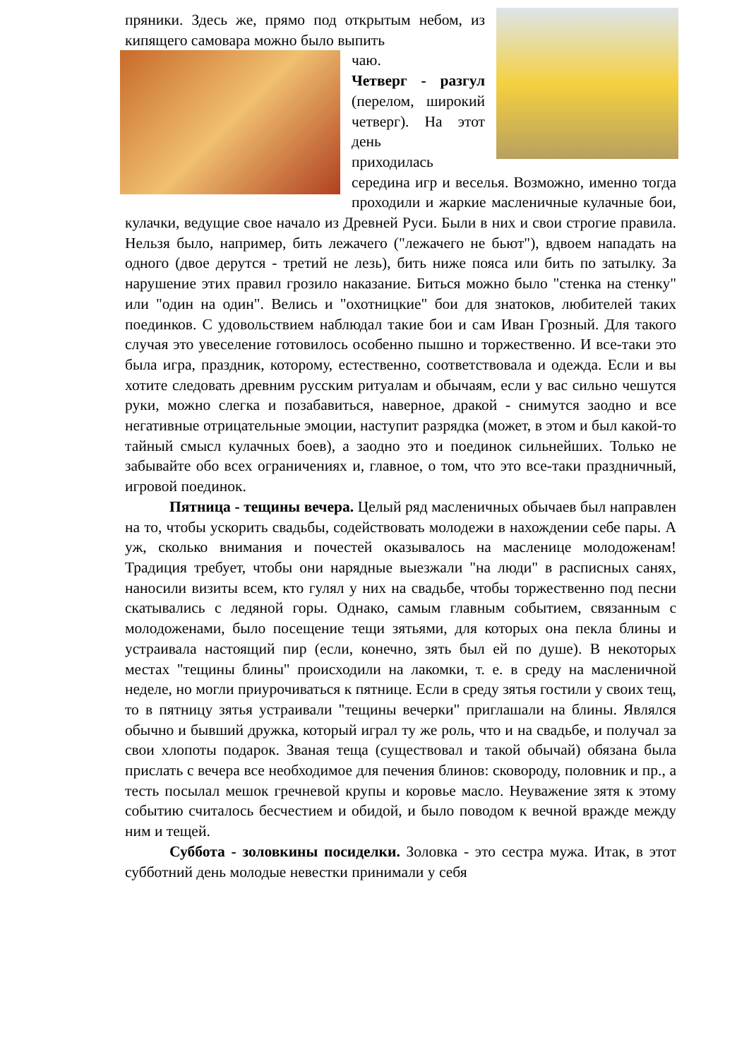пряники. Здесь же, прямо под открытым небом, из кипящего самовара можно было выпить
чаю.
Четверг - разгул (перелом, широкий четверг). На этот день
приходилась середина игр и веселья. Возможно, именно тогда проходили и жаркие масленичные кулачные бои, кулачки, ведущие свое начало из Древней Руси. Были в них и свои строгие правила. Нельзя было, например, бить лежачего ("лежачего не бьют"), вдвоем нападать на одного (двое дерутся - третий не лезь), бить ниже пояса или бить по затылку. За нарушение этих правил грозило наказание. Биться можно было "стенка на стенку" или "один на один". Велись и "охотницкие" бои для знатоков, любителей таких поединков. С удовольствием наблюдал такие бои и сам Иван Грозный. Для такого случая это увеселение готовилось особенно пышно и торжественно. И все-таки это была игра, праздник, которому, естественно, соответствовала и одежда. Если и вы хотите следовать древним русским ритуалам и обычаям, если у вас сильно чешутся руки, можно слегка и позабавиться, наверное, дракой - снимутся заодно и все негативные отрицательные эмоции, наступит разрядка (может, в этом и был какой-то тайный смысл кулачных боев), а заодно это и поединок сильнейших. Только не забывайте обо всех ограничениях и, главное, о том, что это все-таки праздничный, игровой поединок.
Пятница - тещины вечера. Целый ряд масленичных обычаев был направлен на то, чтобы ускорить свадьбы, содействовать молодежи в нахождении себе пары. А уж, сколько внимания и почестей оказывалось на масленице молодоженам! Традиция требует, чтобы они нарядные выезжали "на люди" в расписных санях, наносили визиты всем, кто гулял у них на свадьбе, чтобы торжественно под песни скатывались с ледяной горы. Однако, самым главным событием, связанным с молодоженами, было посещение тещи зятьями, для которых она пекла блины и устраивала настоящий пир (если, конечно, зять был ей по душе). В некоторых местах "тещины блины" происходили на лакомки, т. е. в среду на масленичной неделе, но могли приурочиваться к пятнице. Если в среду зятья гостили у своих тещ, то в пятницу зятья устраивали "тещины вечерки" приглашали на блины. Являлся обычно и бывший дружка, который играл ту же роль, что и на свадьбе, и получал за свои хлопоты подарок. Званая теща (существовал и такой обычай) обязана была прислать с вечера все необходимое для печения блинов: сковороду, половник и пр., а тесть посылал мешок гречневой крупы и коровье масло. Неуважение зятя к этому событию считалось бесчестием и обидой, и было поводом к вечной вражде между ним и тещей.
Суббота - золовкины посиделки. Золовка - это сестра мужа. Итак, в этот субботний день молодые невестки принимали у себя